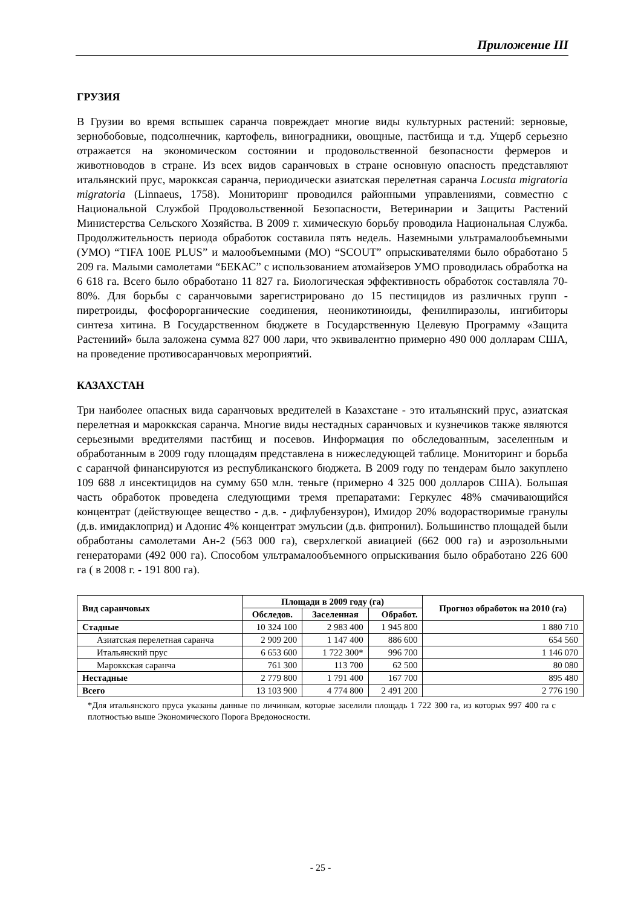Приложение III
ГРУЗИЯ
В Грузии во время вспышек саранча повреждает многие виды культурных растений: зерновые, зернобобовые, подсолнечник, картофель, виноградники, овощные, пастбища и т.д. Ущерб серьезно отражается на экономическом состоянии и продовольственной безопасности фермеров и животноводов в стране. Из всех видов саранчовых в стране основную опасность представляют итальянский прус, марокксая саранча, периодически азиатская перелетная саранча Locusta migratoria migratoria (Linnaeus, 1758). Мониторинг проводился районными управлениями, совместно с Национальной Службой Продовольственной Безопасности, Ветеринарии и Защиты Растений Министерства Сельского Хозяйства. В 2009 г. химическую борьбу проводила Национальная Служба. Продолжительность периода обработок составила пять недель. Наземными ультрамалообъемными (УМО) “TIFA 100E PLUS” и малообъемными (МО) “SCOUT” опрыскивателями было обработано 5 209 га. Малыми самолетами “БЕКАС” с использованием атомайзеров УМО проводилась обработка на 6 618 га. Всего было обработано 11 827 га. Биологическая эффективность обработок составляла 70-80%. Для борьбы с саранчовыми зарегистрировано до 15 пестицидов из различных групп - пиретроиды, фосфорорганические соединения, неоникотиноиды, фенилпиразолы, ингибиторы синтеза хитина. В Государственном бюджете в Государственную Целевую Программу «Защита Растениий» была заложена сумма 827 000 лари, что эквивалентно примерно 490 000 долларам США, на проведение противосаранчовых мероприятий.
КАЗАХСТАН
Три наиболее опасных вида саранчовых вредителей в Казахстане - это итальянский прус, азиатская перелетная и мароккская саранча. Многие виды нестадных саранчовых и кузнечиков также являются серьезными вредителями пастбищ и посевов. Информация по обследованным, заселенным и обработанным в 2009 году площадям представлена в нижеследующей таблице. Мониторинг и борьба с саранчой финансируются из республиканского бюджета. В 2009 году по тендерам было закуплено 109 688 л инсектицидов на сумму 650 млн. теньге (примерно 4 325 000 долларов США). Большая часть обработок проведена следующими тремя препаратами: Геркулес 48% смачивающийся концентрат (действующее вещество - д.в. - дифлубензурон), Имидор 20% водорастворимые гранулы (д.в. имидаклоприд) и Адонис 4% концентрат эмульсии (д.в. фипронил). Большинство площадей были обработаны самолетами Ан-2 (563 000 га), сверхлегкой авиацией (662 000 га) и аэрозольными генераторами (492 000 га). Способом ультрамалообъемного опрыскивания было обработано 226 600 га ( в 2008 г. - 191 800 га).
| Вид саранчовых | Площади в 2009 году (га) | | | Прогноз обработок на 2010 (га) |
| --- | --- | --- | --- | --- |
| | Обследов. | Заселенная | Обработ. | |
| Стадные | 10 324 100 | 2 983 400 | 1 945 800 | 1 880 710 |
| Азиатская перелетная саранча | 2 909 200 | 1 147 400 | 886 600 | 654 560 |
| Итальянский прус | 6 653 600 | 1 722 300* | 996 700 | 1 146 070 |
| Мароккская саранча | 761 300 | 113 700 | 62 500 | 80 080 |
| Нестадные | 2 779 800 | 1 791 400 | 167 700 | 895 480 |
| Всего | 13 103 900 | 4 774 800 | 2 491 200 | 2 776 190 |
*Для итальянского пруса указаны данные по личинкам, которые заселили площадь 1 722 300 га, из которых 997 400 га с плотностью выше Экономического Порога Вредоносности.
- 25 -